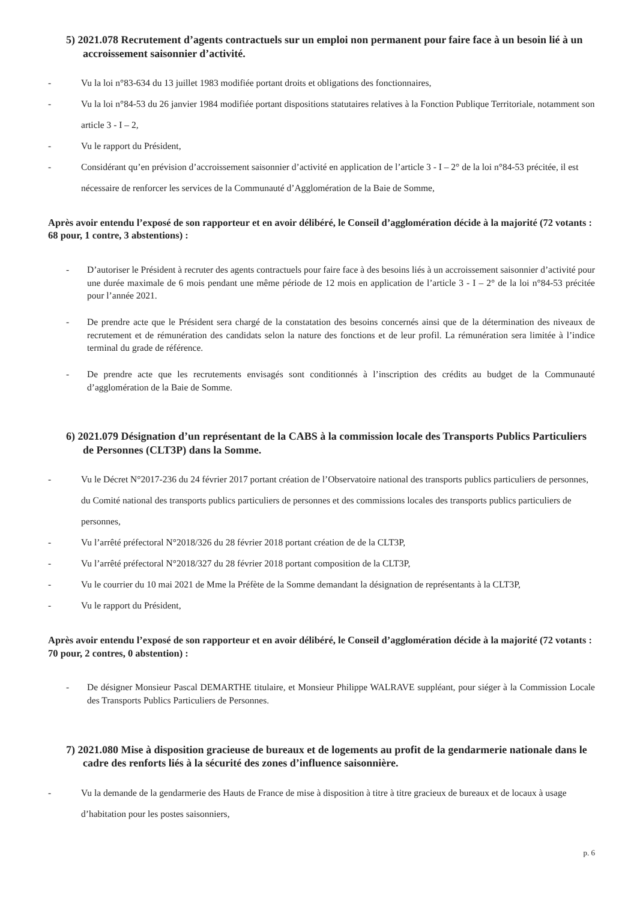5) 2021.078 Recrutement d’agents contractuels sur un emploi non permanent pour faire face à un besoin lié à un accroissement saisonnier d’activité.
- Vu la loi n°83-634 du 13 juillet 1983 modifiée portant droits et obligations des fonctionnaires,
- Vu la loi n°84-53 du 26 janvier 1984 modifiée portant dispositions statutaires relatives à la Fonction Publique Territoriale, notamment son article 3 - I – 2,
- Vu le rapport du Président,
- Considérant qu’en prévision d’accroissement saisonnier d’activité en application de l’article 3 - I – 2° de la loi n°84-53 précitée, il est nécessaire de renforcer les services de la Communauté d’Agglomération de la Baie de Somme,
Après avoir entendu l’exposé de son rapporteur et en avoir délibéré, le Conseil d’agglomération décide à la majorité (72 votants : 68 pour, 1 contre, 3 abstentions) :
- D’autoriser le Président à recruter des agents contractuels pour faire face à des besoins liés à un accroissement saisonnier d’activité pour une durée maximale de 6 mois pendant une même période de 12 mois en application de l’article 3 - I – 2° de la loi n°84-53 précitée pour l’année 2021.
- De prendre acte que le Président sera chargé de la constatation des besoins concernés ainsi que de la détermination des niveaux de recrutement et de rémunération des candidats selon la nature des fonctions et de leur profil. La rémunération sera limitée à l’indice terminal du grade de référence.
- De prendre acte que les recrutements envisagés sont conditionnés à l’inscription des crédits au budget de la Communauté d’agglomération de la Baie de Somme.
6) 2021.079 Désignation d’un représentant de la CABS à la commission locale des Transports Publics Particuliers de Personnes (CLT3P) dans la Somme.
- Vu le Décret N°2017-236 du 24 février 2017 portant création de l’Observatoire national des transports publics particuliers de personnes, du Comité national des transports publics particuliers de personnes et des commissions locales des transports publics particuliers de personnes,
- Vu l’arrêté préfectoral N°2018/326 du 28 février 2018 portant création de de la CLT3P,
- Vu l’arrêté préfectoral N°2018/327 du 28 février 2018 portant composition de la CLT3P,
- Vu le courrier du 10 mai 2021 de Mme la Préfète de la Somme demandant la désignation de représentants à la CLT3P,
- Vu le rapport du Président,
Après avoir entendu l’exposé de son rapporteur et en avoir délibéré, le Conseil d’agglomération décide à la majorité (72 votants : 70 pour, 2 contres, 0 abstention) :
- De désigner Monsieur Pascal DEMARTHE titulaire, et Monsieur Philippe WALRAVE suppléant, pour siéger à la Commission Locale des Transports Publics Particuliers de Personnes.
7) 2021.080 Mise à disposition gracieuse de bureaux et de logements au profit de la gendarmerie nationale dans le cadre des renforts liés à la sécurité des zones d’influence saisonnière.
- Vu la demande de la gendarmerie des Hauts de France de mise à disposition à titre à titre gracieux de bureaux et de locaux à usage d’habitation pour les postes saisonniers,
p. 6